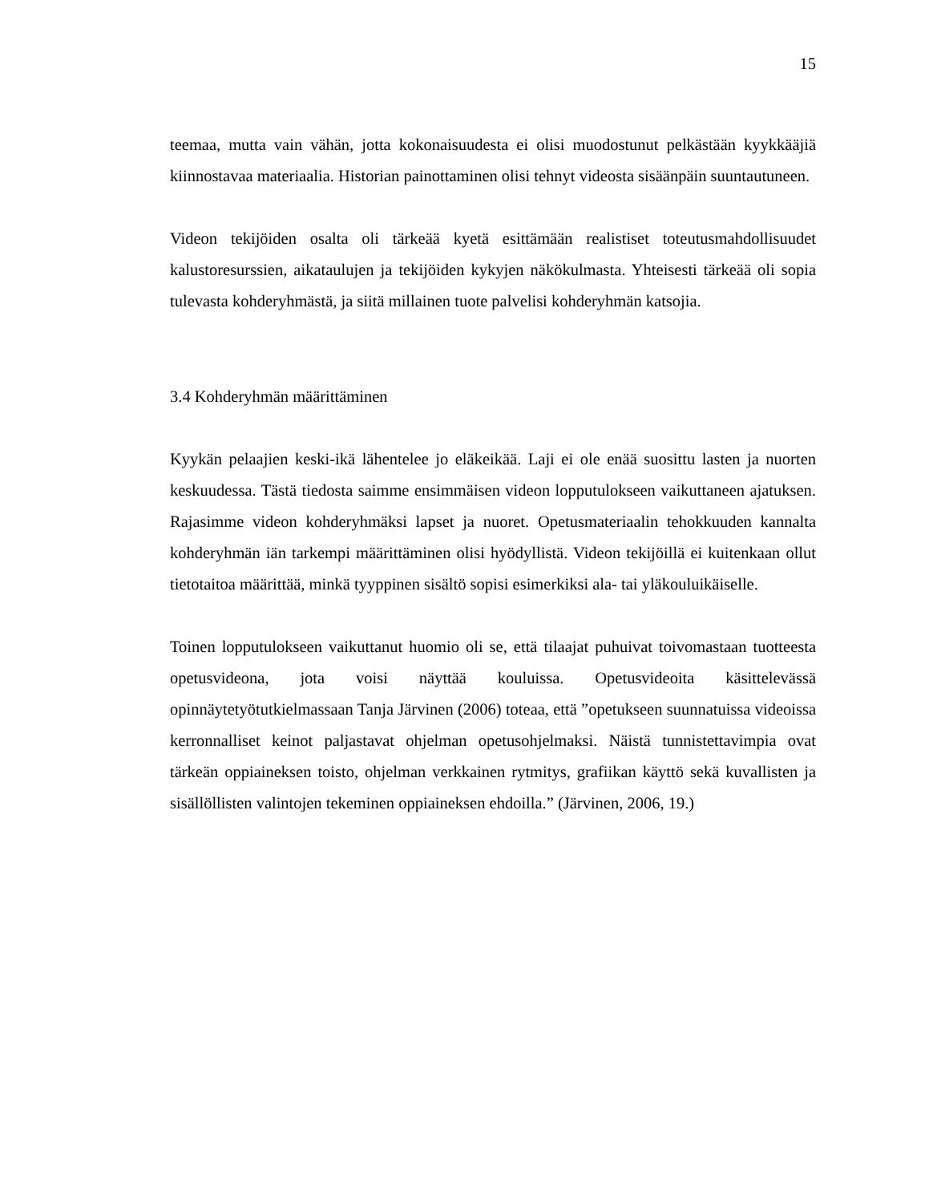15
teemaa, mutta vain vähän, jotta kokonaisuudesta ei olisi muodostunut pelkästään kyykkääjiä kiinnostavaa materiaalia. Historian painottaminen olisi tehnyt videosta sisäänpäin suuntautuneen.
Videon tekijöiden osalta oli tärkeää kyetä esittämään realistiset toteutusmahdollisuudet kalustoresurssien, aikataulujen ja tekijöiden kykyjen näkökulmasta. Yhteisesti tärkeää oli sopia tulevasta kohderyhmästä, ja siitä millainen tuote palvelisi kohderyhmän katsojia.
3.4 Kohderyhmän määrittäminen
Kyykän pelaajien keski-ikä lähentelee jo eläkeikää. Laji ei ole enää suosittu lasten ja nuorten keskuudessa. Tästä tiedosta saimme ensimmäisen videon lopputulokseen vaikuttaneen ajatuksen. Rajasimme videon kohderyhmäksi lapset ja nuoret. Opetusmateriaalin tehokkuuden kannalta kohderyhmän iän tarkempi määrittäminen olisi hyödyllistä. Videon tekijöillä ei kuitenkaan ollut tietotaitoa määrittää, minkä tyyppinen sisältö sopisi esimerkiksi ala- tai yläkouluikäiselle.
Toinen lopputulokseen vaikuttanut huomio oli se, että tilaajat puhuivat toivomastaan tuotteesta opetusvideona, jota voisi näyttää kouluissa. Opetusvideoita käsittelevässä opinnäytetyötutkielmassaan Tanja Järvinen (2006) toteaa, että ”opetukseen suunnatuissa videoissa kerronnalliset keinot paljastavat ohjelman opetusohjelmaksi. Näistä tunnistettavimpia ovat tärkeän oppiaineksen toisto, ohjelman verkkainen rytmitys, grafiikan käyttö sekä kuvallisten ja sisällöllisten valintojen tekeminen oppiaineksen ehdoilla.” (Järvinen, 2006, 19.)